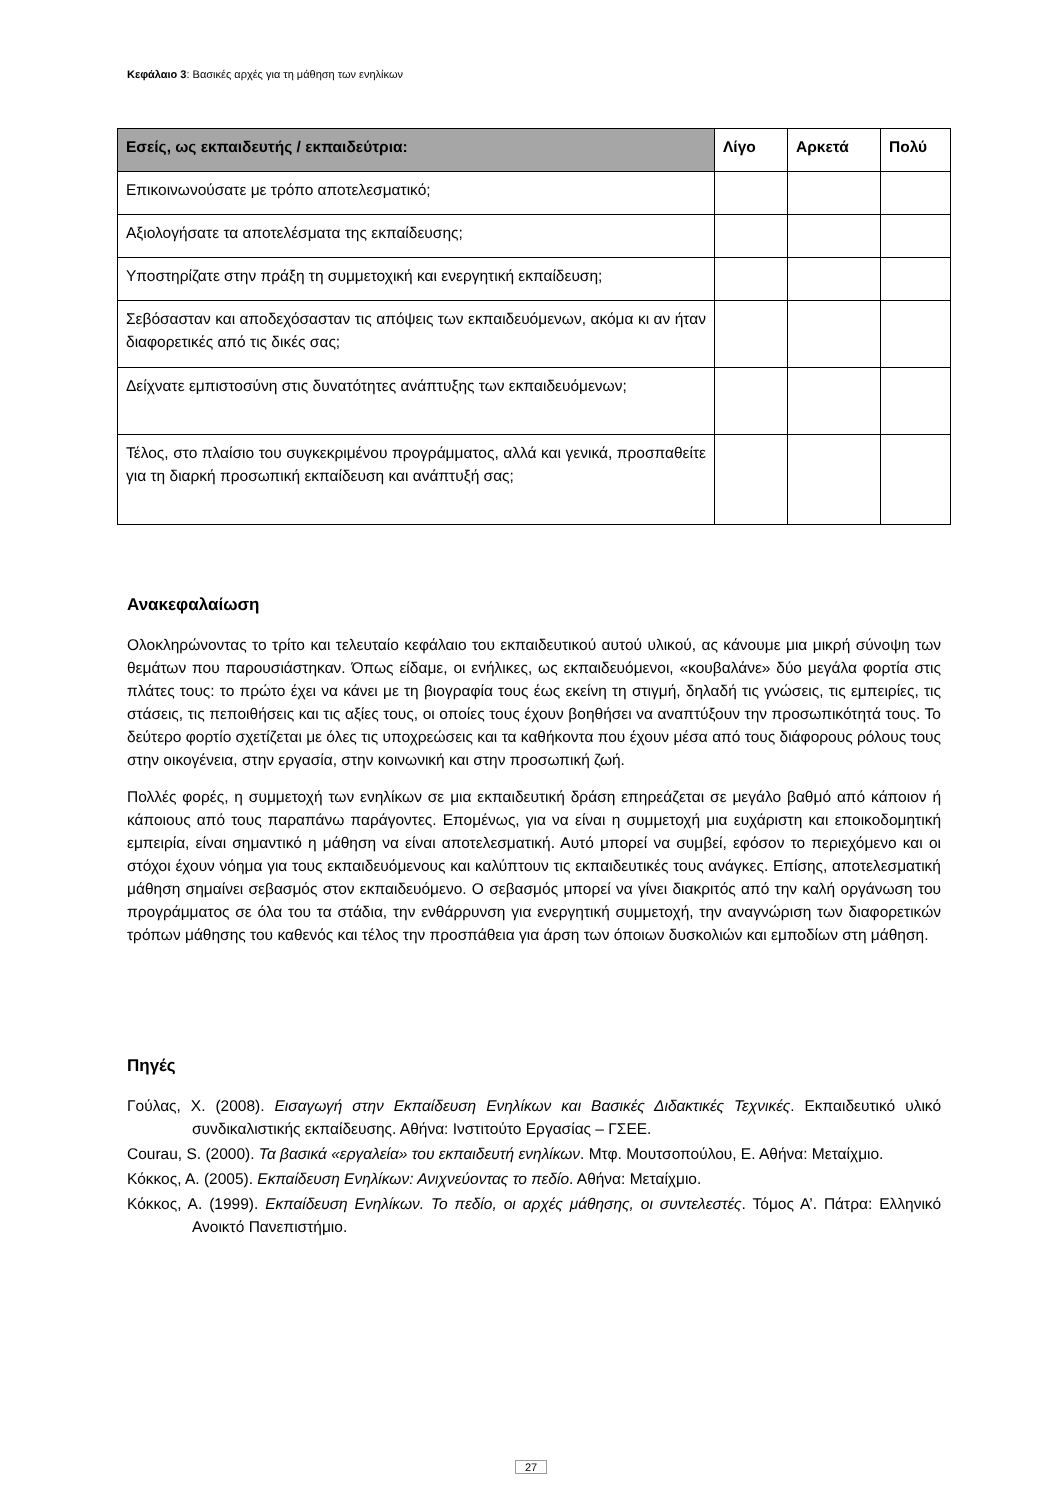Κεφάλαιο 3: Βασικές αρχές για τη μάθηση των ενηλίκων
| Εσείς, ως εκπαιδευτής / εκπαιδεύτρια: | Λίγο | Αρκετά | Πολύ |
| --- | --- | --- | --- |
| Επικοινωνούσατε με τρόπο αποτελεσματικό; | | | |
| Αξιολογήσατε τα αποτελέσματα της εκπαίδευσης; | | | |
| Υποστηρίζατε στην πράξη τη συμμετοχική και ενεργητική εκπαίδευση; | | | |
| Σεβόσασταν και αποδεχόσασταν τις απόψεις των εκπαιδευόμενων, ακόμα κι αν ήταν διαφορετικές από τις δικές σας; | | | |
| Δείχνατε εμπιστοσύνη στις δυνατότητες ανάπτυξης των εκπαιδευόμενων; | | | |
| Τέλος, στο πλαίσιο του συγκεκριμένου προγράμματος, αλλά και γενικά, προσπαθείτε για τη διαρκή προσωπική εκπαίδευση και ανάπτυξή σας; | | | |
Ανακεφαλαίωση
Ολοκληρώνοντας το τρίτο και τελευταίο κεφάλαιο του εκπαιδευτικού αυτού υλικού, ας κάνουμε μια μικρή σύνοψη των θεμάτων που παρουσιάστηκαν. Όπως είδαμε, οι ενήλικες, ως εκπαιδευόμενοι, «κουβαλάνε» δύο μεγάλα φορτία στις πλάτες τους: το πρώτο έχει να κάνει με τη βιογραφία τους έως εκείνη τη στιγμή, δηλαδή τις γνώσεις, τις εμπειρίες, τις στάσεις, τις πεποιθήσεις και τις αξίες τους, οι οποίες τους έχουν βοηθήσει να αναπτύξουν την προσωπικότητά τους. Το δεύτερο φορτίο σχετίζεται με όλες τις υποχρεώσεις και τα καθήκοντα που έχουν μέσα από τους διάφορους ρόλους τους στην οικογένεια, στην εργασία, στην κοινωνική και στην προσωπική ζωή.
Πολλές φορές, η συμμετοχή των ενηλίκων σε μια εκπαιδευτική δράση επηρεάζεται σε μεγάλο βαθμό από κάποιον ή κάποιους από τους παραπάνω παράγοντες. Επομένως, για να είναι η συμμετοχή μια ευχάριστη και εποικοδομητική εμπειρία, είναι σημαντικό η μάθηση να είναι αποτελεσματική. Αυτό μπορεί να συμβεί, εφόσον το περιεχόμενο και οι στόχοι έχουν νόημα για τους εκπαιδευόμενους και καλύπτουν τις εκπαιδευτικές τους ανάγκες. Επίσης, αποτελεσματική μάθηση σημαίνει σεβασμός στον εκπαιδευόμενο. Ο σεβασμός μπορεί να γίνει διακριτός από την καλή οργάνωση του προγράμματος σε όλα του τα στάδια, την ενθάρρυνση για ενεργητική συμμετοχή, την αναγνώριση των διαφορετικών τρόπων μάθησης του καθενός και τέλος την προσπάθεια για άρση των όποιων δυσκολιών και εμποδίων στη μάθηση.
Πηγές
Γούλας, Χ. (2008). Εισαγωγή στην Εκπαίδευση Ενηλίκων και Βασικές Διδακτικές Τεχνικές. Εκπαιδευτικό υλικό συνδικαλιστικής εκπαίδευσης. Αθήνα: Ινστιτούτο Εργασίας – ΓΣΕΕ.
Courau, S. (2000). Τα βασικά «εργαλεία» του εκπαιδευτή ενηλίκων. Μτφ. Μουτσοπούλου, Ε. Αθήνα: Μεταίχμιο.
Κόκκος, Α. (2005). Εκπαίδευση Ενηλίκων: Ανιχνεύοντας το πεδίο. Αθήνα: Μεταίχμιο.
Κόκκος, Α. (1999). Εκπαίδευση Ενηλίκων. Το πεδίο, οι αρχές μάθησης, οι συντελεστές. Τόμος Α’. Πάτρα: Ελληνικό Ανοικτό Πανεπιστήμιο.
27